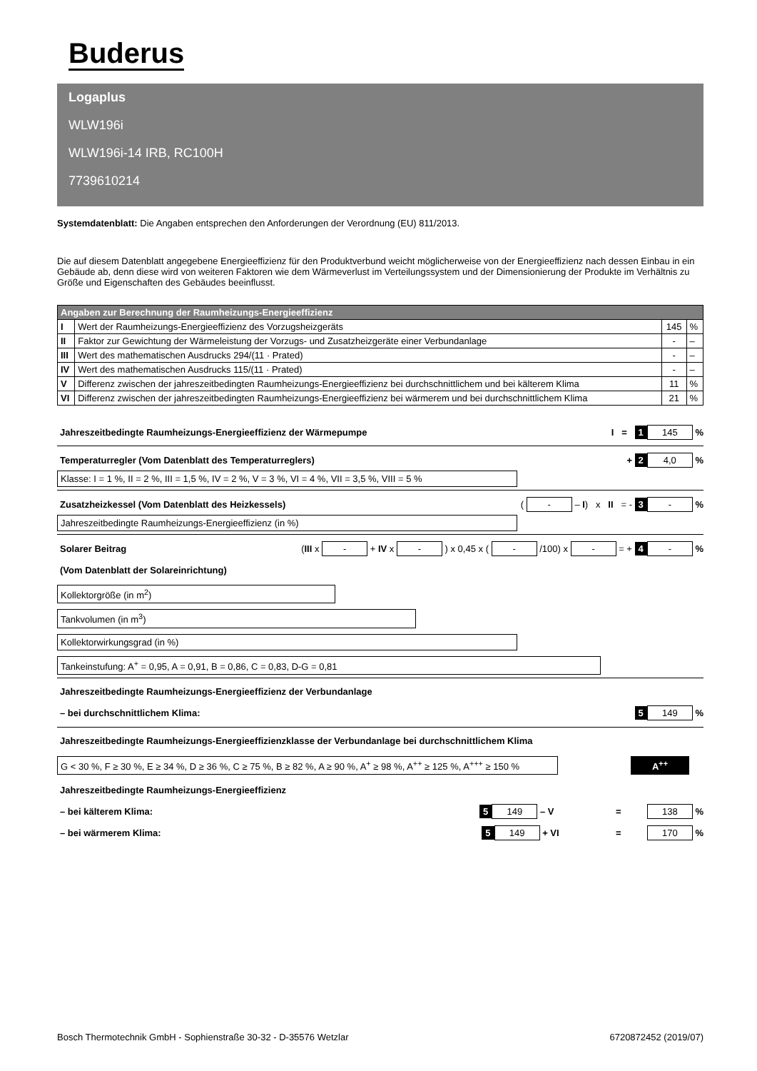Buderus
Logaplus
WLW196i
WLW196i-14 IRB, RC100H
7739610214
Systemdatenblatt: Die Angaben entsprechen den Anforderungen der Verordnung (EU) 811/2013.
Die auf diesem Datenblatt angegebene Energieeffizienz für den Produktverbund weicht möglicherweise von der Energieeffizienz nach dessen Einbau in ein Gebäude ab, denn diese wird von weiteren Faktoren wie dem Wärmeverlust im Verteilungssystem und der Dimensionierung der Produkte im Verhältnis zu Größe und Eigenschaften des Gebäudes beeinflusst.
| Angaben zur Berechnung der Raumheizungs-Energieeffizienz | | | |
| --- | --- | --- | --- |
| I | Wert der Raumheizungs-Energieeffizienz des Vorzugsheizgeräts | 145 | % |
| II | Faktor zur Gewichtung der Wärmeleistung der Vorzugs- und Zusatzheizgeräte einer Verbundanlage | - | – |
| III | Wert des mathematischen Ausdrucks 294/(11 · Prated) | - | – |
| IV | Wert des mathematischen Ausdrucks 115/(11 · Prated) | - | – |
| V | Differenz zwischen der jahreszeitbedingten Raumheizungs-Energieeffizienz bei durchschnittlichem und bei kälterem Klima | 11 | % |
| VI | Differenz zwischen der jahreszeitbedingten Raumheizungs-Energieeffizienz bei wärmerem und bei durchschnittlichem Klima | 21 | % |
Jahreszeitbedingte Raumheizungs-Energieeffizienz der Wärmepumpe I = 1 145 %
Temperaturregler (Vom Datenblatt des Temperaturreglers) + 2 4,0 %
Klasse: I = 1 %, II = 2 %, III = 1,5 %, IV = 2 %, V = 3 %, VI = 4 %, VII = 3,5 %, VIII = 5 %
Zusatzheizkessel (Vom Datenblatt des Heizkessels) ( - – I) x II = - 3 - %
Jahreszeitbedingte Raumheizungs-Energieeffizienz (in %)
Solarer Beitrag (III x - + IV x - ) x 0,45 x ( - /100) x - = + 4 - %
(Vom Datenblatt der Solareinrichtung)
Kollektorgröße (in m<sup>2</sup>)
Tankvolumen (in m<sup>3</sup>)
Kollektorwirkungsgrad (in %)
Tankeinstufung: A<sup>+</sup> = 0,95, A = 0,91, B = 0,86, C = 0,83, D-G = 0,81
Jahreszeitbedingte Raumheizungs-Energieeffizienz der Verbundanlage
– bei durchschnittlichem Klima: 5 149 %
Jahreszeitbedingte Raumheizungs-Energieeffizienzklasse der Verbundanlage bei durchschnittlichem Klima
G < 30 %, F ≥ 30 %, E ≥ 34 %, D ≥ 36 %, C ≥ 75 %, B ≥ 82 %, A ≥ 90 %, A<sup>+</sup> ≥ 98 %, A<sup>++</sup> ≥ 125 %, A<sup>+++</sup> ≥ 150 %
A<sup>++</sup>
Jahreszeitbedingte Raumheizungs-Energieeffizienz
– bei kälterem Klima: 5 149 – V = 138 %
– bei wärmerem Klima: 5 149 + VI = 170 %
Bosch Thermotechnik GmbH - Sophienstraße 30-32 - D-35576 Wetzlar 6720872452 (2019/07)